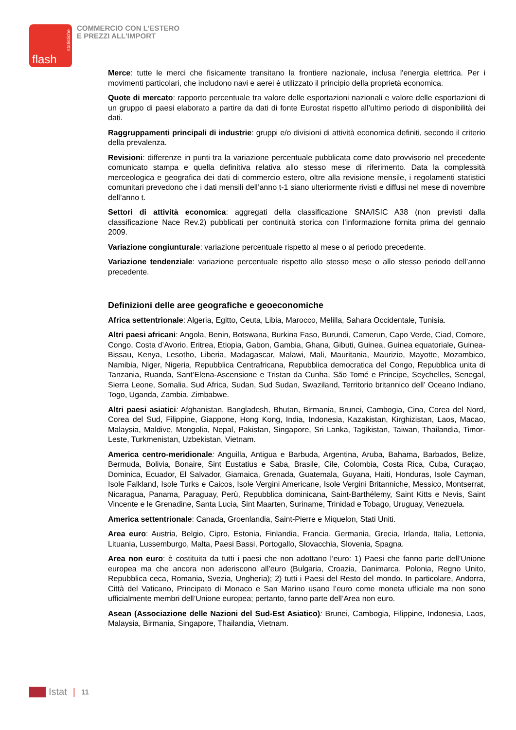flash
statistiche
COMMERCIO CON L'ESTERO
E PREZZI ALL'IMPORT
Merce: tutte le merci che fisicamente transitano la frontiere nazionale, inclusa l'energia elettrica. Per i movimenti particolari, che includono navi e aerei è utilizzato il principio della proprietà economica.
Quote di mercato: rapporto percentuale tra valore delle esportazioni nazionali e valore delle esportazioni di un gruppo di paesi elaborato a partire da dati di fonte Eurostat rispetto all’ultimo periodo di disponibilità dei dati.
Raggruppamenti principali di industrie: gruppi e/o divisioni di attività economica definiti, secondo il criterio della prevalenza.
Revisioni: differenze in punti tra la variazione percentuale pubblicata come dato provvisorio nel precedente comunicato stampa e quella definitiva relativa allo stesso mese di riferimento. Data la complessità merceologica e geografica dei dati di commercio estero, oltre alla revisione mensile, i regolamenti statistici comunitari prevedono che i dati mensili dell’anno t-1 siano ulteriormente rivisti e diffusi nel mese di novembre dell’anno t.
Settori di attività economica: aggregati della classificazione SNA/ISIC A38 (non previsti dalla classificazione Nace Rev.2) pubblicati per continuità storica con l’informazione fornita prima del gennaio 2009.
Variazione congiunturale: variazione percentuale rispetto al mese o al periodo precedente.
Variazione tendenziale: variazione percentuale rispetto allo stesso mese o allo stesso periodo dell’anno precedente.
Definizioni delle aree geografiche e geoeconomiche
Africa settentrionale: Algeria, Egitto, Ceuta, Libia, Marocco, Melilla, Sahara Occidentale, Tunisia.
Altri paesi africani: Angola, Benin, Botswana, Burkina Faso, Burundi, Camerun, Capo Verde, Ciad, Comore, Congo, Costa d’Avorio, Eritrea, Etiopia, Gabon, Gambia, Ghana, Gibuti, Guinea, Guinea equatoriale, Guinea-Bissau, Kenya, Lesotho, Liberia, Madagascar, Malawi, Mali, Mauritania, Maurizio, Mayotte, Mozambico, Namibia, Niger, Nigeria, Repubblica Centrafricana, Repubblica democratica del Congo, Repubblica unita di Tanzania, Ruanda, Sant’Elena-Ascensione e Tristan da Cunha, São Tomé e Principe, Seychelles, Senegal, Sierra Leone, Somalia, Sud Africa, Sudan, Sud Sudan, Swaziland, Territorio britannico dell’ Oceano Indiano, Togo, Uganda, Zambia, Zimbabwe.
Altri paesi asiatici: Afghanistan, Bangladesh, Bhutan, Birmania, Brunei, Cambogia, Cina, Corea del Nord, Corea del Sud, Filippine, Giappone, Hong Kong, India, Indonesia, Kazakistan, Kirghizistan, Laos, Macao, Malaysia, Maldive, Mongolia, Nepal, Pakistan, Singapore, Sri Lanka, Tagikistan, Taiwan, Thailandia, Timor-Leste, Turkmenistan, Uzbekistan, Vietnam.
America centro-meridionale: Anguilla, Antigua e Barbuda, Argentina, Aruba, Bahama, Barbados, Belize, Bermuda, Bolivia, Bonaire, Sint Eustatius e Saba, Brasile, Cile, Colombia, Costa Rica, Cuba, Curaçao, Dominica, Ecuador, El Salvador, Giamaica, Grenada, Guatemala, Guyana, Haiti, Honduras, Isole Cayman, Isole Falkland, Isole Turks e Caicos, Isole Vergini Americane, Isole Vergini Britanniche, Messico, Montserrat, Nicaragua, Panama, Paraguay, Perù, Repubblica dominicana, Saint-Barthélemy, Saint Kitts e Nevis, Saint Vincente e le Grenadine, Santa Lucia, Sint Maarten, Suriname, Trinidad e Tobago, Uruguay, Venezuela.
America settentrionale: Canada, Groenlandia, Saint-Pierre e Miquelon, Stati Uniti.
Area euro: Austria, Belgio, Cipro, Estonia, Finlandia, Francia, Germania, Grecia, Irlanda, Italia, Lettonia, Lituania, Lussemburgo, Malta, Paesi Bassi, Portogallo, Slovacchia, Slovenia, Spagna.
Area non euro: è costituita da tutti i paesi che non adottano l’euro: 1) Paesi che fanno parte dell’Unione europea ma che ancora non aderiscono all’euro (Bulgaria, Croazia, Danimarca, Polonia, Regno Unito, Repubblica ceca, Romania, Svezia, Ungheria); 2) tutti i Paesi del Resto del mondo. In particolare, Andorra, Città del Vaticano, Principato di Monaco e San Marino usano l’euro come moneta ufficiale ma non sono ufficialmente membri dell’Unione europea; pertanto, fanno parte dell’Area non euro.
Asean (Associazione delle Nazioni del Sud-Est Asiatico): Brunei, Cambogia, Filippine, Indonesia, Laos, Malaysia, Birmania, Singapore, Thailandia, Vietnam.
Istat | 11